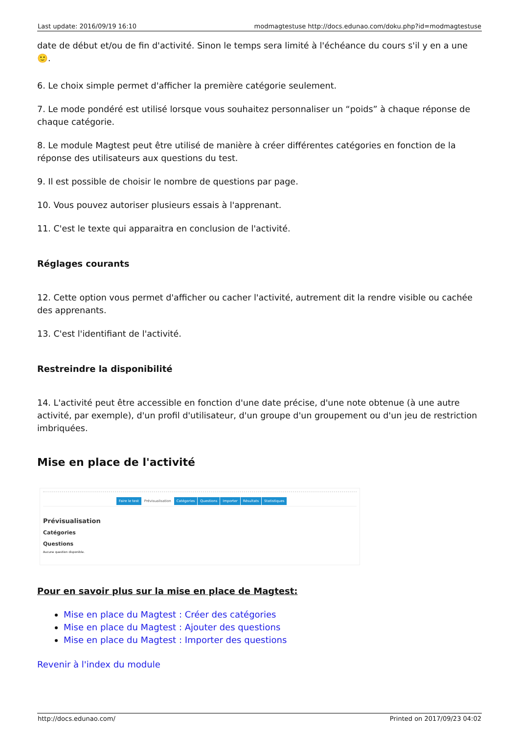| Last update: 2016/09/19 16:10 | modmagtestuse http://docs.edunao.com/doku.php?id=modmagtestuse |
date de début et/ou de fin d'activité. Sinon le temps sera limité à l'échéance du cours s'il y en a une 🙂.
6. Le choix simple permet d'afficher la première catégorie seulement.
7. Le mode pondéré est utilisé lorsque vous souhaitez personnaliser un “poids” à chaque réponse de chaque catégorie.
8. Le module Magtest peut être utilisé de manière à créer différentes catégories en fonction de la réponse des utilisateurs aux questions du test.
9. Il est possible de choisir le nombre de questions par page.
10. Vous pouvez autoriser plusieurs essais à l'apprenant.
11. C'est le texte qui apparaitra en conclusion de l'activité.
Réglages courants
12. Cette option vous permet d'afficher ou cacher l'activité, autrement dit la rendre visible ou cachée des apprenants.
13. C'est l'identifiant de l'activité.
Restreindre la disponibilité
14. L'activité peut être accessible en fonction d'une date précise, d'une note obtenue (à une autre activité, par exemple), d'un profil d'utilisateur, d'un groupe d'un groupement ou d'un jeu de restriction imbriquées.
Mise en place de l'activité
Faire le test Prévisualisation Catégories Questions Importer Résultats Statistiques
Prévisualisation
Catégories
Questions
Aucune question disponible.
Pour en savoir plus sur la mise en place de Magtest:
Mise en place du Magtest : Créer des catégories
Mise en place du Magtest : Ajouter des questions
Mise en place du Magtest : Importer des questions
Revenir à l'index du module
| http://docs.edunao.com/ | Printed on 2017/09/23 04:02 |